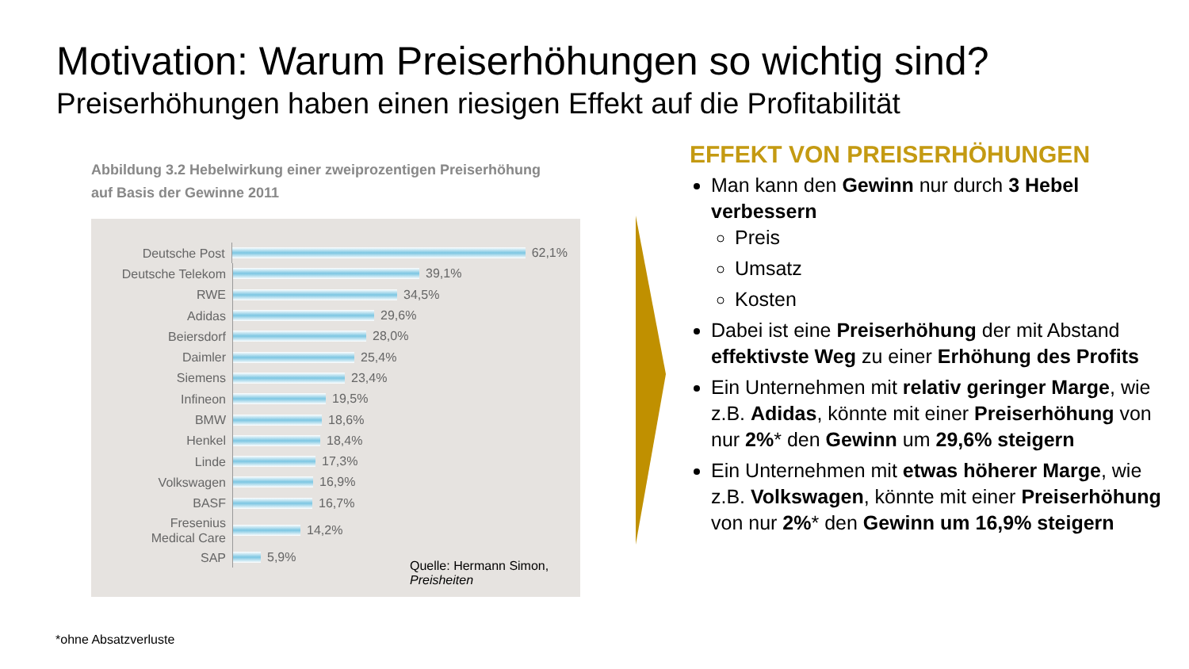Motivation: Warum Preiserhöhungen so wichtig sind?
Preiserhöhungen haben einen riesigen Effekt auf die Profitabilität
Abbildung 3.2 Hebelwirkung einer zweiprozentigen Preiserhöhung
auf Basis der Gewinne 2011
Deutsche Post
62,1%
Deutsche Telekom
39,1%
RWE
34,5%
Adidas
29,6%
Beiersdorf
28,0%
Daimler
25,4%
Siemens
23,4%
Infineon
19,5%
BMW
18,6%
Henkel
18,4%
Linde
17,3%
Volkswagen
16,9%
BASF
16,7%
Fresenius
Medical Care
14,2%
SAP
5,9%
Quelle: Hermann Simon,
Preisheiten
EFFEKT VON PREISERHÖHUNGEN
Man kann den Gewinn nur durch 3 Hebel verbessern
Preis
Umsatz
Kosten
Dabei ist eine Preiserhöhung der mit Abstand effektivste Weg zu einer Erhöhung des Profits
Ein Unternehmen mit relativ geringer Marge, wie z.B. Adidas, könnte mit einer Preiserhöhung von nur 2%* den Gewinn um 29,6% steigern
Ein Unternehmen mit etwas höherer Marge, wie z.B. Volkswagen, könnte mit einer Preiserhöhung von nur 2%* den Gewinn um 16,9% steigern
*ohne Absatzverluste